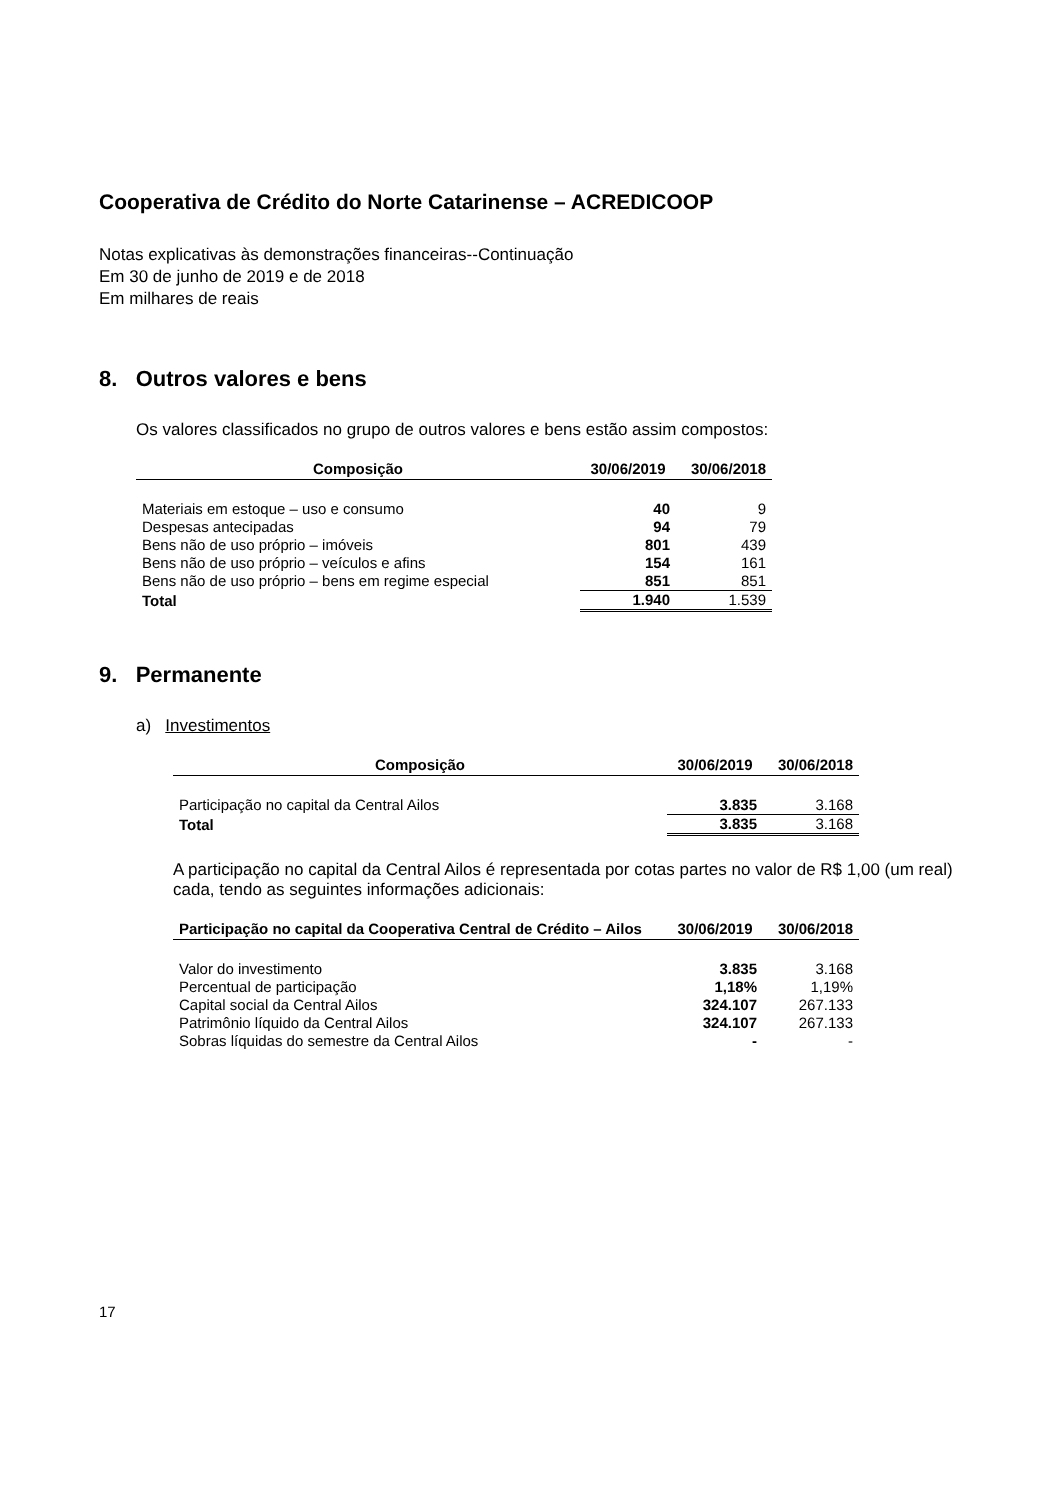Cooperativa de Crédito do Norte Catarinense – ACREDICOOP
Notas explicativas às demonstrações financeiras--Continuação
Em 30 de junho de 2019 e de 2018
Em milhares de reais
8. Outros valores e bens
Os valores classificados no grupo de outros valores e bens estão assim compostos:
| Composição | 30/06/2019 | 30/06/2018 |
| --- | --- | --- |
| Materiais em estoque – uso e consumo | 40 | 9 |
| Despesas antecipadas | 94 | 79 |
| Bens não de uso próprio – imóveis | 801 | 439 |
| Bens não de uso próprio – veículos e afins | 154 | 161 |
| Bens não de uso próprio – bens em regime especial | 851 | 851 |
| Total | 1.940 | 1.539 |
9. Permanente
a) Investimentos
| Composição | 30/06/2019 | 30/06/2018 |
| --- | --- | --- |
| Participação no capital da Central Ailos | 3.835 | 3.168 |
| Total | 3.835 | 3.168 |
A participação no capital da Central Ailos é representada por cotas partes no valor de R$ 1,00 (um real) cada, tendo as seguintes informações adicionais:
| Participação no capital da Cooperativa Central de Crédito – Ailos | 30/06/2019 | 30/06/2018 |
| --- | --- | --- |
| Valor do investimento | 3.835 | 3.168 |
| Percentual de participação | 1,18% | 1,19% |
| Capital social da Central Ailos | 324.107 | 267.133 |
| Patrimônio líquido da Central Ailos | 324.107 | 267.133 |
| Sobras líquidas do semestre da Central Ailos | - | - |
17